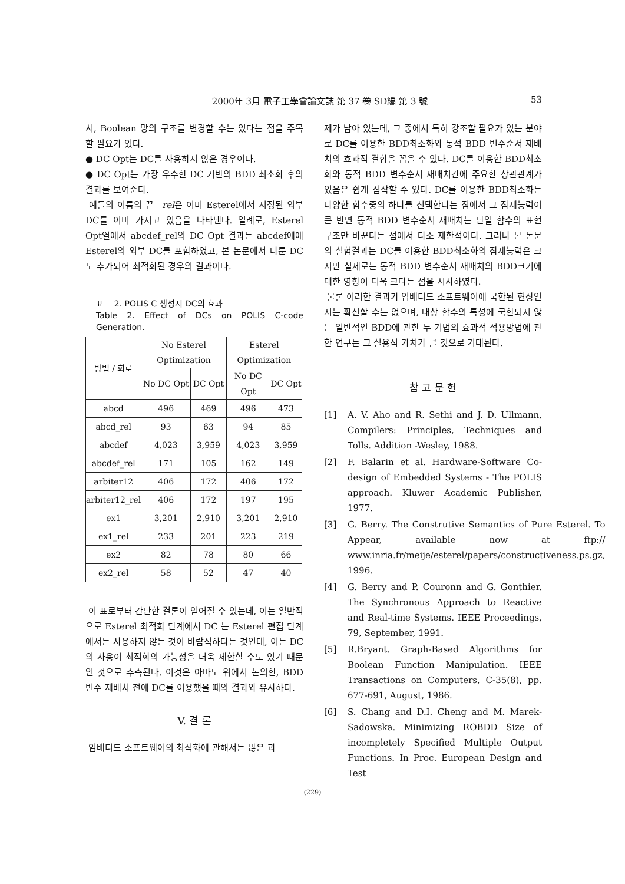2000年 3月 電子工學會論文誌 第 37 卷 SD編 第 3 號
53
서, Boolean 망의 구조를 변경할 수는 있다는 점을 주목할 필요가 있다.
● DC Opt는 DC를 사용하지 않은 경우이다.
● DC Opt는 가장 우수한 DC 기반의 BDD 최소화 후의 결과를 보여준다.
예들의 이름의 끝 _rel은 이미 Esterel에서 지정된 외부 DC를 이미 가지고 있음을 나타낸다. 일례로, Esterel Opt열에서 abcdef_rel의 DC Opt 결과는 abcdef에에 Esterel의 외부 DC를 포함하였고, 본 논문에서 다룬 DC도 추가되어 최적화된 경우의 결과이다.
표 2. POLIS C 생성시 DC의 효과
Table 2. Effect of DCs on POLIS C-code Generation.
| 방법 / 회로 | No Esterel Optimization | | Esterel Optimization | |
| --- | --- | --- | --- | --- |
| | No DC Opt | DC Opt | No DC Opt | DC Opt |
| abcd | 496 | 469 | 496 | 473 |
| abcd_rel | 93 | 63 | 94 | 85 |
| abcdef | 4,023 | 3,959 | 4,023 | 3,959 |
| abcdef_rel | 171 | 105 | 162 | 149 |
| arbiter12 | 406 | 172 | 406 | 172 |
| arbiter12_rel | 406 | 172 | 197 | 195 |
| ex1 | 3,201 | 2,910 | 3,201 | 2,910 |
| ex1_rel | 233 | 201 | 223 | 219 |
| ex2 | 82 | 78 | 80 | 66 |
| ex2_rel | 58 | 52 | 47 | 40 |
이 표로부터 간단한 결론이 얻어질 수 있는데, 이는 일반적으로 Esterel 최적화 단계에서 DC 는 Esterel 편집 단계에서는 사용하지 않는 것이 바람직하다는 것인데, 이는 DC의 사용이 최적화의 가능성을 더욱 제한할 수도 있기 때문인 것으로 추측된다. 이것은 아마도 위에서 논의한, BDD변수 재배치 전에 DC를 이용했을 때의 결과와 유사하다.
V. 결 론
임베디드 소프트웨어의 최적화에 관해서는 많은 과
제가 남아 있는데, 그 중에서 특히 강조할 필요가 있는 분야로 DC를 이용한 BDD최소화와 동적 BDD 변수순서 재배치의 효과적 결합을 꼽을 수 있다. DC를 이용한 BDD최소화와 동적 BDD 변수순서 재배치간에 주요한 상관관계가 있음은 쉽게 짐작할 수 있다. DC를 이용한 BDD최소화는 다양한 함수중의 하나를 선택한다는 점에서 그 잠재능력이 큰 반면 동적 BDD 변수순서 재배치는 단일 함수의 표현 구조만 바꾼다는 점에서 다소 제한적이다. 그러나 본 논문의 실험결과는 DC를 이용한 BDD최소화의 잠재능력은 크지만 실제로는 동적 BDD 변수순서 재배치의 BDD크기에 대한 영향이 더욱 크다는 점을 시사하였다.
물론 이러한 결과가 임베디드 소프트웨어에 국한된 현상인지는 확신할 수는 없으며, 대상 함수의 특성에 국한되지 않는 일반적인 BDD에 관한 두 기법의 효과적 적용방법에 관한 연구는 그 실용적 가치가 클 것으로 기대된다.
참 고 문 헌
[1] A. V. Aho and R. Sethi and J. D. Ullmann, Compilers: Principles, Techniques and Tolls. Addition -Wesley, 1988.
[2] F. Balarin et al. Hardware-Software Co-design of Embedded Systems - The POLIS approach. Kluwer Academic Publisher, 1977.
[3] G. Berry. The Construtive Semantics of Pure Esterel. To Appear, available now at ftp:// www.inria.fr/meije/esterel/papers/constructiveness.ps.gz, 1996.
[4] G. Berry and P. Couronn and G. Gonthier. The Synchronous Approach to Reactive and Real-time Systems. IEEE Proceedings, 79, September, 1991.
[5] R.Bryant. Graph-Based Algorithms for Boolean Function Manipulation. IEEE Transactions on Computers, C-35(8), pp. 677-691, August, 1986.
[6] S. Chang and D.I. Cheng and M. Marek-Sadowska. Minimizing ROBDD Size of incompletely Specified Multiple Output Functions. In Proc. European Design and Test
(229)